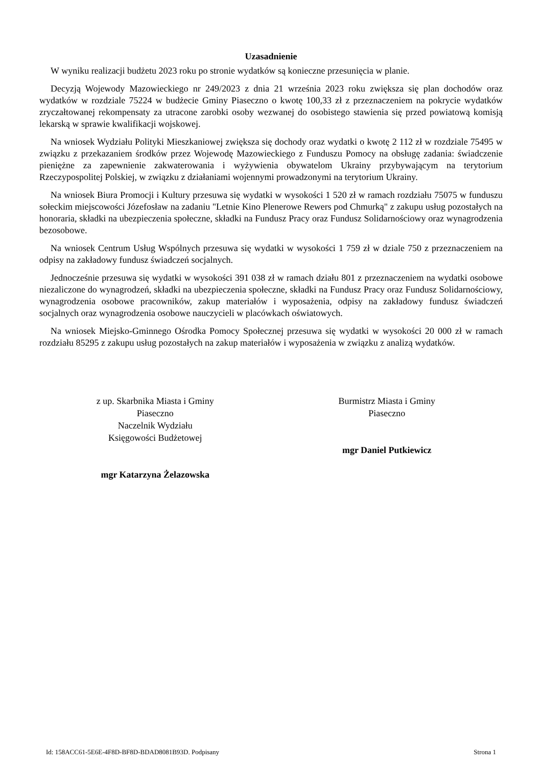Uzasadnienie
W wyniku realizacji budżetu 2023 roku po stronie wydatków są konieczne przesunięcia w planie.
Decyzją Wojewody Mazowieckiego nr 249/2023 z dnia 21 września 2023 roku zwiększa się plan dochodów oraz wydatków w rozdziale 75224 w budżecie Gminy Piaseczno o kwotę 100,33 zł z przeznaczeniem na pokrycie wydatków zryczałtowanej rekompensaty za utracone zarobki osoby wezwanej do osobistego stawienia się przed powiatową komisją lekarską w sprawie kwalifikacji wojskowej.
Na wniosek Wydziału Polityki Mieszkaniowej zwiększa się dochody oraz wydatki o kwotę 2 112 zł w rozdziale 75495 w związku z przekazaniem środków przez Wojewodę Mazowieckiego z Funduszu Pomocy na obsługę zadania: świadczenie pieniężne za zapewnienie zakwaterowania i wyżywienia obywatelom Ukrainy przybywającym na terytorium Rzeczypospolitej Polskiej, w związku z działaniami wojennymi prowadzonymi na terytorium Ukrainy.
Na wniosek Biura Promocji i Kultury przesuwa się wydatki w wysokości 1 520 zł w ramach rozdziału 75075 w funduszu sołeckim miejscowości Józefosław na zadaniu "Letnie Kino Plenerowe Rewers pod Chmurką" z zakupu usług pozostałych na honoraria, składki na ubezpieczenia społeczne, składki na Fundusz Pracy oraz Fundusz Solidarnościowy oraz wynagrodzenia bezosobowe.
Na wniosek Centrum Usług Wspólnych przesuwa się wydatki w wysokości 1 759 zł w dziale 750 z przeznaczeniem na odpisy na zakładowy fundusz świadczeń socjalnych.
Jednocześnie przesuwa się wydatki w wysokości 391 038 zł w ramach działu 801 z przeznaczeniem na wydatki osobowe niezaliczone do wynagrodzeń, składki na ubezpieczenia społeczne, składki na Fundusz Pracy oraz Fundusz Solidarnościowy, wynagrodzenia osobowe pracowników, zakup materiałów i wyposażenia, odpisy na zakładowy fundusz świadczeń socjalnych oraz wynagrodzenia osobowe nauczycieli w placówkach oświatowych.
Na wniosek Miejsko-Gminnego Ośrodka Pomocy Społecznej przesuwa się wydatki w wysokości 20 000 zł w ramach rozdziału 85295 z zakupu usług pozostałych na zakup materiałów i wyposażenia w związku z analizą wydatków.
z up. Skarbnika Miasta i Gminy
Piaseczno
Naczelnik Wydziału
Księgowości Budżetowej
mgr Katarzyna Żelazowska
Burmistrz Miasta i Gminy
Piaseczno
mgr Daniel Putkiewicz
Id: 158ACC61-5E6E-4F8D-BF8D-BDAD8081B93D. Podpisany Strona 1